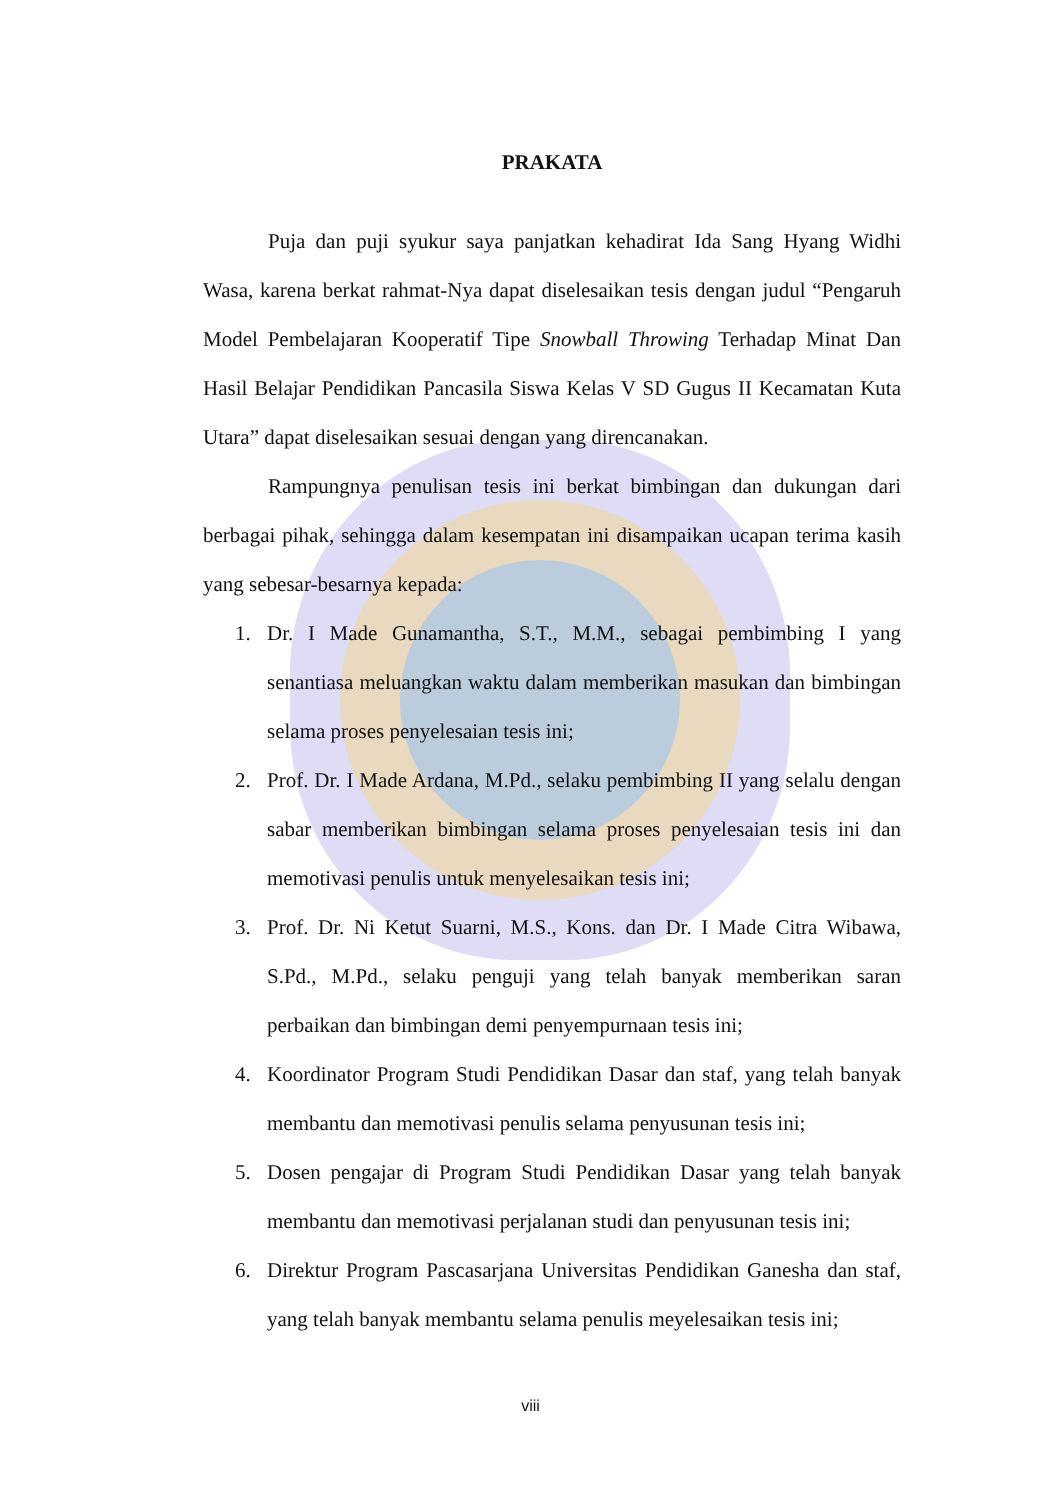PRAKATA
Puja dan puji syukur saya panjatkan kehadirat Ida Sang Hyang Widhi Wasa, karena berkat rahmat-Nya dapat diselesaikan tesis dengan judul “Pengaruh Model Pembelajaran Kooperatif Tipe Snowball Throwing Terhadap Minat Dan Hasil Belajar Pendidikan Pancasila Siswa Kelas V SD Gugus II Kecamatan Kuta Utara” dapat diselesaikan sesuai dengan yang direncanakan.
Rampungnya penulisan tesis ini berkat bimbingan dan dukungan dari berbagai pihak, sehingga dalam kesempatan ini disampaikan ucapan terima kasih yang sebesar-besarnya kepada:
1. Dr. I Made Gunamantha, S.T., M.M., sebagai pembimbing I yang senantiasa meluangkan waktu dalam memberikan masukan dan bimbingan selama proses penyelesaian tesis ini;
2. Prof. Dr. I Made Ardana, M.Pd., selaku pembimbing II yang selalu dengan sabar memberikan bimbingan selama proses penyelesaian tesis ini dan memotivasi penulis untuk menyelesaikan tesis ini;
3. Prof. Dr. Ni Ketut Suarni, M.S., Kons. dan Dr. I Made Citra Wibawa, S.Pd., M.Pd., selaku penguji yang telah banyak memberikan saran perbaikan dan bimbingan demi penyempurnaan tesis ini;
4. Koordinator Program Studi Pendidikan Dasar dan staf, yang telah banyak membantu dan memotivasi penulis selama penyusunan tesis ini;
5. Dosen pengajar di Program Studi Pendidikan Dasar yang telah banyak membantu dan memotivasi perjalanan studi dan penyusunan tesis ini;
6. Direktur Program Pascasarjana Universitas Pendidikan Ganesha dan staf, yang telah banyak membantu selama penulis meyelesaikan tesis ini;
viii